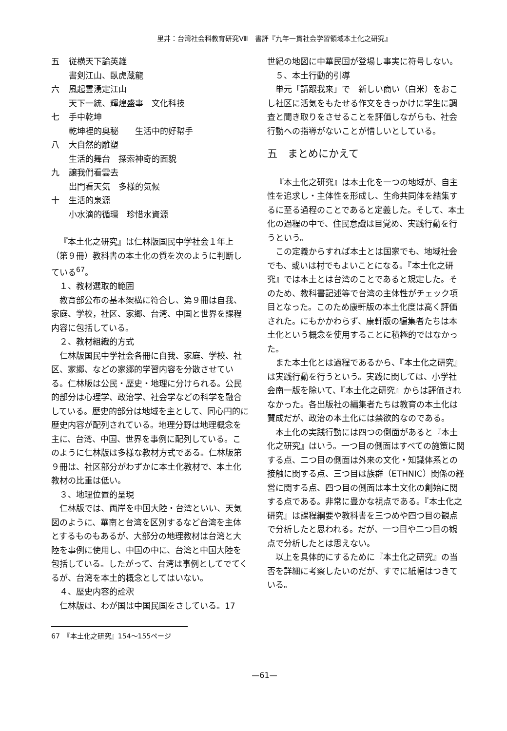里井：台湾社会科教育研究Ⅷ　書評『九年一貫社会学習領域本土化之研究』
五 従横天下論英雄
書剣江山、臥虎蔵龍
六 風起雲湧定江山
天下一統、輝煌盛事　文化科技
七 手中乾坤
乾坤裡的奥秘　　生活中的好幇手
八 大自然的雕塑
生活的舞台　探索神奇的面貌
九 譲我們看雲去
出門看天気　多様的気候
十 生活的泉源
小水滴的循環　珍惜水資源
『本土化之研究』は仁林版国民中学社会１年上（第９冊）教科書の本土化の質を次のように判断している<sup>67</sup>。
１、教材選取的範囲
教育部公布の基本架構に符合し、第９冊は自我、家庭、学校，社区、家郷、台湾、中国と世界を課程内容に包括している。
２、教材組織的方式
仁林版国民中学社会各冊に自我、家庭、学校、社区、家郷、などの家郷的学習内容を分散させている。仁林版は公民・歴史・地理に分けられる。公民的部分は心理学、政治学、社会学などの科学を融合している。歴史的部分は地域を主として、同心円的に歴史内容が配列されている。地理分野は地理概念を主に、台湾、中国、世界を事例に配列している。このように仁林版は多様な教材方式である。仁林版第９冊は、社区部分がわずかに本土化教材で、本土化教材の比重は低い。
３、地理位置的呈現
仁林版では、両岸を中国大陸・台湾といい、天気図のように、華南と台湾を区別するなど台湾を主体とするものもあるが、大部分の地理教材は台湾と大陸を事例に使用し、中国の中に、台湾と中国大陸を包括している。したがって、台湾は事例としてでてくるが、台湾を本土的概念としてはいない。
４、歴史内容的詮釈
仁林版は、わが国は中国民国をさしている。17
世紀の地図に中華民国が登場し事実に符号しない。
５、本土行動的引導
単元「請跟我来」で　新しい商い（白米）をおこし社区に活気をもたせる作文をきっかけに学生に調査と聞き取りをさせることを評価しながらも、社会行動への指導がないことが惜しいとしている。
五　まとめにかえて
『本土化之研究』は本土化を一つの地域が、自主性を追求し・主体性を形成し、生命共同体を結集するに至る過程のことであると定義した。そして、本土化の過程の中で、住民意識は目覚め、実践行動を行うという。
この定義からすれば本土とは国家でも、地域社会でも、或いは村でもよいことになる。『本土化之研究』では本土とは台湾のことであると規定した。そのため、教科書記述等で台湾の主体性がチェック項目となった。このため康軒版の本土化度は高く評価された。にもかかわらず、康軒版の編集者たちは本土化という概念を使用することに積極的ではなかった。
また本土化とは過程であるから、『本土化之研究』は実践行動を行うという。実践に関しては、小学社会南一版を除いて、『本土化之研究』からは評価されなかった。各出版社の編集者たちは教育の本土化は賛成だが、政治の本土化には禁欲的なのである。
本土化の実践行動には四つの側面があると『本土化之研究』はいう。一つ目の側面はすべての施策に関する点、二つ目の側面は外来の文化・知識体系との接触に関する点、三つ目は族群（ETHNIC）関係の経営に関する点、四つ目の側面は本土文化の創始に関する点である。非常に豊かな視点である。『本土化之研究』は課程綱要や教科書を三つめや四つ目の観点で分析したと思われる。だが、一つ目や二つ目の観点で分析したとは思えない。
以上を具体的にするために『本土化之研究』の当否を詳細に考察したいのだが、すでに紙幅はつきている。
67　『本土化之研究』154～155ページ
—61—